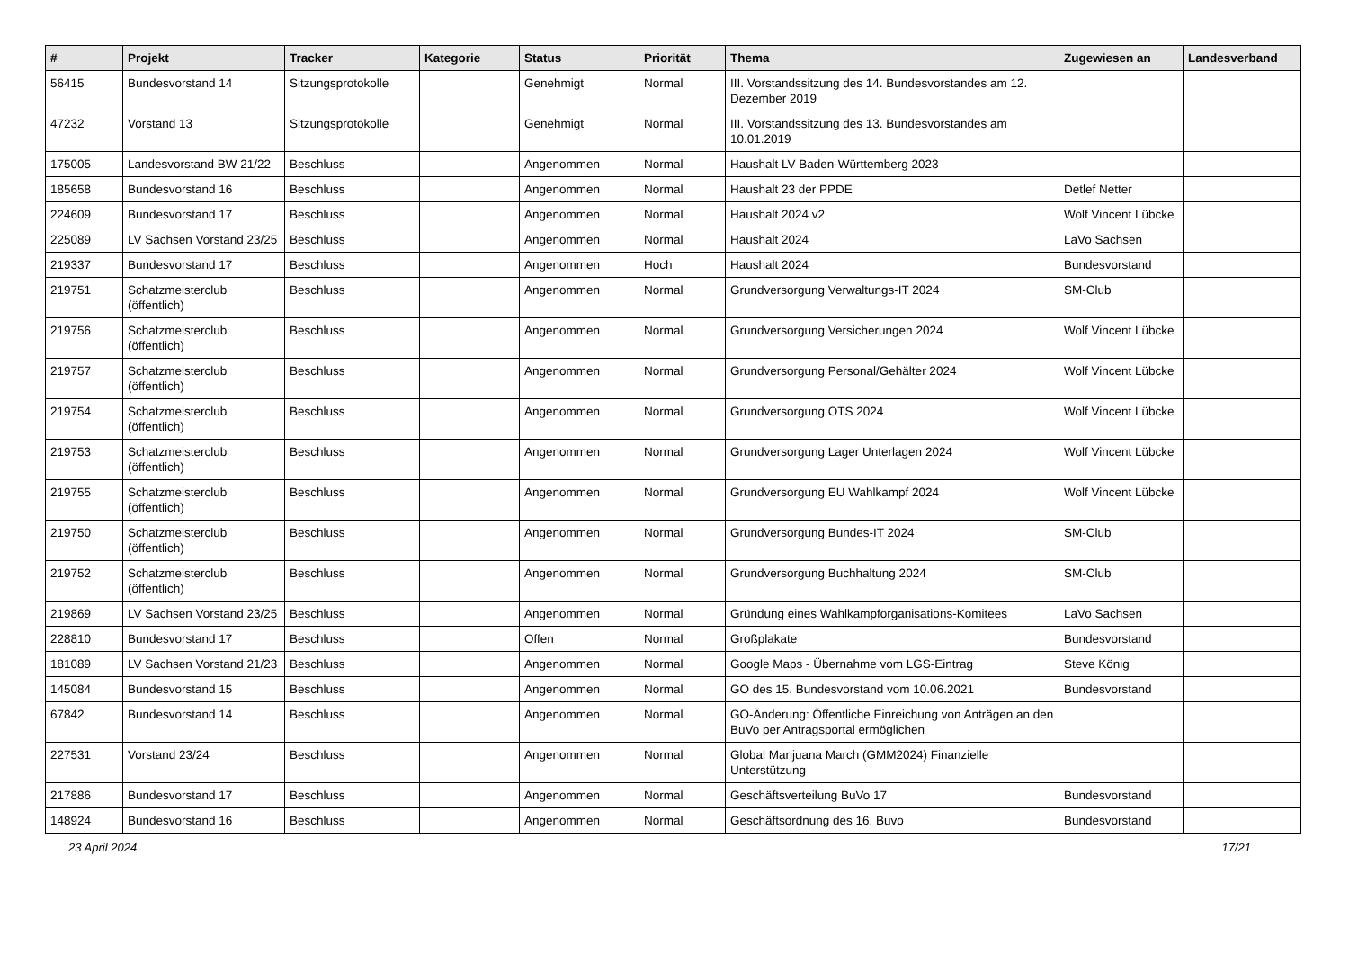| # | Projekt | Tracker | Kategorie | Status | Priorität | Thema | Zugewiesen an | Landesverband |
| --- | --- | --- | --- | --- | --- | --- | --- | --- |
| 56415 | Bundesvorstand 14 | Sitzungsprotokolle | | Genehmigt | Normal | III. Vorstandssitzung des 14. Bundesvorstandes am 12. Dezember 2019 | | |
| 47232 | Vorstand 13 | Sitzungsprotokolle | | Genehmigt | Normal | III. Vorstandssitzung des 13. Bundesvorstandes am 10.01.2019 | | |
| 175005 | Landesvorstand BW 21/22 | Beschluss | | Angenommen | Normal | Haushalt LV Baden-Württemberg 2023 | | |
| 185658 | Bundesvorstand 16 | Beschluss | | Angenommen | Normal | Haushalt 23 der PPDE | Detlef Netter | |
| 224609 | Bundesvorstand 17 | Beschluss | | Angenommen | Normal | Haushalt 2024 v2 | Wolf Vincent Lübcke | |
| 225089 | LV Sachsen Vorstand 23/25 | Beschluss | | Angenommen | Normal | Haushalt 2024 | LaVo Sachsen | |
| 219337 | Bundesvorstand 17 | Beschluss | | Angenommen | Hoch | Haushalt 2024 | Bundesvorstand | |
| 219751 | Schatzmeisterclub (öffentlich) | Beschluss | | Angenommen | Normal | Grundversorgung Verwaltungs-IT 2024 | SM-Club | |
| 219756 | Schatzmeisterclub (öffentlich) | Beschluss | | Angenommen | Normal | Grundversorgung Versicherungen 2024 | Wolf Vincent Lübcke | |
| 219757 | Schatzmeisterclub (öffentlich) | Beschluss | | Angenommen | Normal | Grundversorgung Personal/Gehälter 2024 | Wolf Vincent Lübcke | |
| 219754 | Schatzmeisterclub (öffentlich) | Beschluss | | Angenommen | Normal | Grundversorgung OTS 2024 | Wolf Vincent Lübcke | |
| 219753 | Schatzmeisterclub (öffentlich) | Beschluss | | Angenommen | Normal | Grundversorgung Lager Unterlagen 2024 | Wolf Vincent Lübcke | |
| 219755 | Schatzmeisterclub (öffentlich) | Beschluss | | Angenommen | Normal | Grundversorgung EU Wahlkampf 2024 | Wolf Vincent Lübcke | |
| 219750 | Schatzmeisterclub (öffentlich) | Beschluss | | Angenommen | Normal | Grundversorgung Bundes-IT 2024 | SM-Club | |
| 219752 | Schatzmeisterclub (öffentlich) | Beschluss | | Angenommen | Normal | Grundversorgung Buchhaltung 2024 | SM-Club | |
| 219869 | LV Sachsen Vorstand 23/25 | Beschluss | | Angenommen | Normal | Gründung eines Wahlkampforganisations-Komitees | LaVo Sachsen | |
| 228810 | Bundesvorstand 17 | Beschluss | | Offen | Normal | Großplakate | Bundesvorstand | |
| 181089 | LV Sachsen Vorstand 21/23 | Beschluss | | Angenommen | Normal | Google Maps - Übernahme vom LGS-Eintrag | Steve König | |
| 145084 | Bundesvorstand 15 | Beschluss | | Angenommen | Normal | GO des 15. Bundesvorstand vom 10.06.2021 | Bundesvorstand | |
| 67842 | Bundesvorstand 14 | Beschluss | | Angenommen | Normal | GO-Änderung: Öffentliche Einreichung von Anträgen an den BuVo per Antragsportal ermöglichen | | |
| 227531 | Vorstand 23/24 | Beschluss | | Angenommen | Normal | Global Marijuana March (GMM2024) Finanzielle Unterstützung | | |
| 217886 | Bundesvorstand 17 | Beschluss | | Angenommen | Normal | Geschäftsverteilung BuVo 17 | Bundesvorstand | |
| 148924 | Bundesvorstand 16 | Beschluss | | Angenommen | Normal | Geschäftsordnung des 16. Buvo | Bundesvorstand | |
23 April 2024 17/21